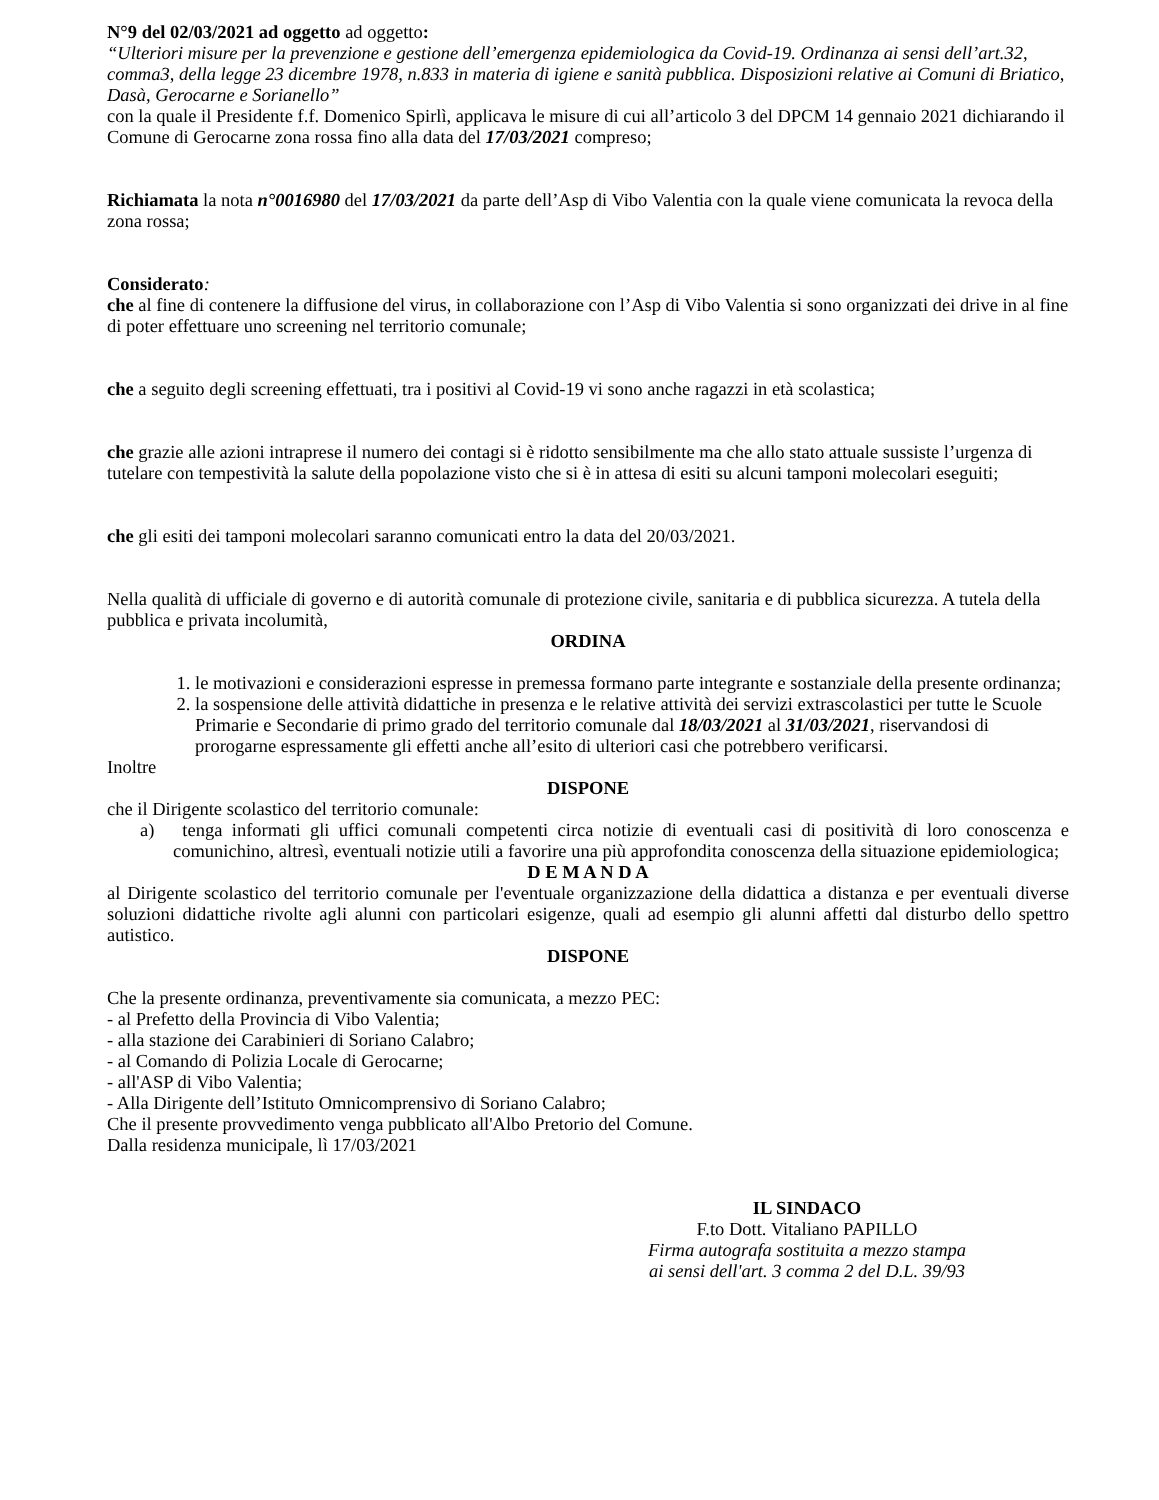N°9 del 02/03/2021 ad oggetto ad oggetto:
“Ulteriori misure per la prevenzione e gestione dell’emergenza epidemiologica da Covid-19. Ordinanza ai sensi dell’art.32, comma3, della legge 23 dicembre 1978, n.833 in materia di igiene e sanità pubblica. Disposizioni relative ai Comuni di Briatico, Dasà, Gerocarne e Sorianello”
con la quale il Presidente f.f. Domenico Spirlì, applicava le misure di cui all’articolo 3 del DPCM 14 gennaio 2021 dichiarando il Comune di Gerocarne zona rossa fino alla data del 17/03/2021 compreso;
Richiamata la nota n°0016980 del 17/03/2021 da parte dell’Asp di Vibo Valentia con la quale viene comunicata la revoca della zona rossa;
Considerato:
che al fine di contenere la diffusione del virus, in collaborazione con l’Asp di Vibo Valentia si sono organizzati dei drive in al fine di poter effettuare uno screening nel territorio comunale;
che a seguito degli screening effettuati, tra i positivi al Covid-19 vi sono anche ragazzi in età scolastica;
che grazie alle azioni intraprese il numero dei contagi si è ridotto sensibilmente ma che allo stato attuale sussiste l’urgenza di tutelare con tempestività la salute della popolazione visto che si è in attesa di esiti su alcuni tamponi molecolari eseguiti;
che gli esiti dei tamponi molecolari saranno comunicati entro la data del 20/03/2021.
Nella qualità di ufficiale di governo e di autorità comunale di protezione civile, sanitaria e di pubblica sicurezza. A tutela della pubblica e privata incolumità,
ORDINA
1. le motivazioni e considerazioni espresse in premessa formano parte integrante e sostanziale della presente ordinanza;
2. la sospensione delle attività didattiche in presenza e le relative attività dei servizi extrascolastici per tutte le Scuole Primarie e Secondarie di primo grado del territorio comunale dal 18/03/2021 al 31/03/2021, riservandosi di prorogarne espressamente gli effetti anche all’esito di ulteriori casi che potrebbero verificarsi.
Inoltre
DISPONE
che il Dirigente scolastico del territorio comunale:
a) tenga informati gli uffici comunali competenti circa notizie di eventuali casi di positività di loro conoscenza e comunichino, altresì, eventuali notizie utili a favorire una più approfondita conoscenza della situazione epidemiologica;
D E M A N D A
al Dirigente scolastico del territorio comunale per l'eventuale organizzazione della didattica a distanza e per eventuali diverse soluzioni didattiche rivolte agli alunni con particolari esigenze, quali ad esempio gli alunni affetti dal disturbo dello spettro autistico.
DISPONE
Che la presente ordinanza, preventivamente sia comunicata, a mezzo PEC:
- al Prefetto della Provincia di Vibo Valentia;
- alla stazione dei Carabinieri di Soriano Calabro;
- al Comando di Polizia Locale di Gerocarne;
- all'ASP di Vibo Valentia;
- Alla Dirigente dell’Istituto Omnicomprensivo di Soriano Calabro;
Che il presente provvedimento venga pubblicato all'Albo Pretorio del Comune.
Dalla residenza municipale, lì 17/03/2021
IL SINDACO
F.to Dott. Vitaliano PAPILLO
Firma autografa sostituita a mezzo stampa
ai sensi dell'art. 3 comma 2 del D.L. 39/93